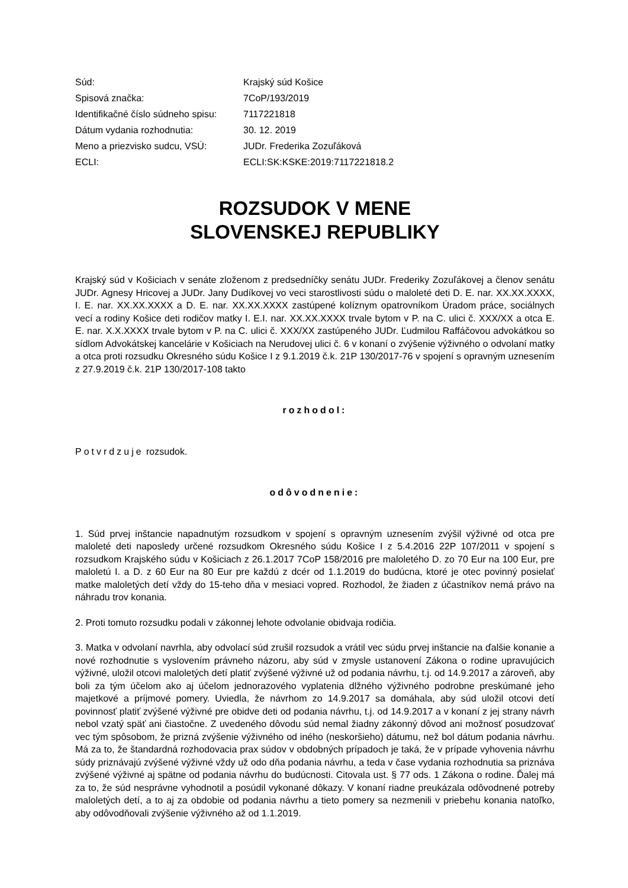| Súd: | Krajský súd Košice |
| Spisová značka: | 7CoP/193/2019 |
| Identifikačné číslo súdneho spisu: | 7117221818 |
| Dátum vydania rozhodnutia: | 30. 12. 2019 |
| Meno a priezvisko sudcu, VSÚ: | JUDr. Frederika Zozuľáková |
| ECLI: | ECLI:SK:KSKE:2019:7117221818.2 |
ROZSUDOK V MENE
SLOVENSKEJ REPUBLIKY
Krajský súd v Košiciach v senáte zloženom z predsedníčky senátu JUDr. Frederiky Zozuľákovej a členov senátu JUDr. Agnesy Hricovej a JUDr. Jany Dudíkovej vo veci starostlivosti súdu o maloleté deti D. E. nar. XX.XX.XXXX, I. E. nar. XX.XX.XXXX a D. E. nar. XX.XX.XXXX zastúpené kolíznym opatrovníkom Úradom práce, sociálnych vecí a rodiny Košice deti rodičov matky I. E.I. nar. XX.XX.XXXX trvale bytom v P. na C. ulici č. XXX/XX a otca E. E. nar. X.X.XXXX trvale bytom v P. na C. ulici č. XXX/XX zastúpeného JUDr. Ľudmilou Raffáčovou advokátkou so sídlom Advokátskej kancelárie v Košiciach na Nerudovej ulici č. 6 v konaní o zvýšenie výživného o odvolaní matky a otca proti rozsudku Okresného súdu Košice I z 9.1.2019 č.k. 21P 130/2017-76 v spojení s opravným uznesením z 27.9.2019 č.k. 21P 130/2017-108 takto
rozhodol:
Potvrdzuje rozsudok.
odôvodnenie:
1. Súd prvej inštancie napadnutým rozsudkom v spojení s opravným uznesením zvýšil výživné od otca pre maloleté deti naposledy určené rozsudkom Okresného súdu Košice I z 5.4.2016 22P 107/2011 v spojení s rozsudkom Krajského súdu v Košiciach z 26.1.2017 7CoP 158/2016 pre maloletého D. zo 70 Eur na 100 Eur, pre maloletú I. a D. z 60 Eur na 80 Eur pre každú z dcér od 1.1.2019 do budúcna, ktoré je otec povinný posielať matke maloletých detí vždy do 15-teho dňa v mesiaci vopred. Rozhodol, že žiaden z účastníkov nemá právo na náhradu trov konania.
2. Proti tomuto rozsudku podali v zákonnej lehote odvolanie obidvaja rodičia.
3. Matka v odvolaní navrhla, aby odvolací súd zrušil rozsudok a vrátil vec súdu prvej inštancie na ďalšie konanie a nové rozhodnutie s vyslovením právneho názoru, aby súd v zmysle ustanovení Zákona o rodine upravujúcich výživné, uložil otcovi maloletých detí platiť zvýšené výživné už od podania návrhu, t.j. od 14.9.2017 a zároveň, aby boli za tým účelom ako aj účelom jednorazového vyplatenia dlžného výživného podrobne preskúmané jeho majetkové a príjmové pomery. Uviedla, že návrhom zo 14.9.2017 sa domáhala, aby súd uložil otcovi detí povinnosť platiť zvýšené výživné pre obidve deti od podania návrhu, t.j. od 14.9.2017 a v konaní z jej strany návrh nebol vzatý späť ani čiastočne. Z uvedeného dôvodu súd nemal žiadny zákonný dôvod ani možnosť posudzovať vec tým spôsobom, že prizná zvýšenie výživného od iného (neskoršieho) dátumu, než bol dátum podania návrhu. Má za to, že štandardná rozhodovacia prax súdov v obdobných prípadoch je taká, že v prípade vyhovenia návrhu súdy priznávajú zvýšené výživné vždy už odo dňa podania návrhu, a teda v čase vydania rozhodnutia sa priznáva zvýšené výživné aj spätne od podania návrhu do budúcnosti. Citovala ust. § 77 ods. 1 Zákona o rodine. Ďalej má za to, že súd nesprávne vyhodnotil a posúdil vykonané dôkazy. V konaní riadne preukázala odôvodnené potreby maloletých detí, a to aj za obdobie od podania návrhu a tieto pomery sa nezmenili v priebehu konania natoľko, aby odôvodňovali zvýšenie výživného až od 1.1.2019.